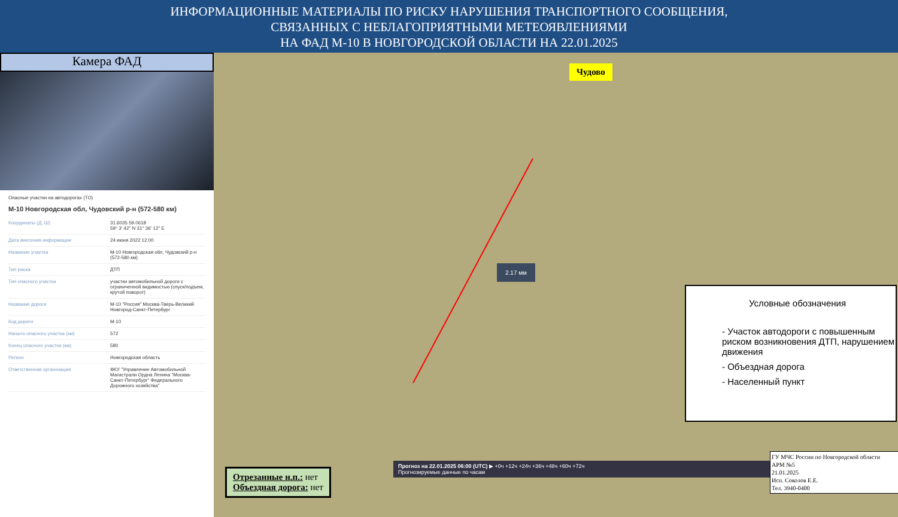ИНФОРМАЦИОННЫЕ МАТЕРИАЛЫ ПО РИСКУ НАРУШЕНИЯ ТРАНСПОРТНОГО СООБЩЕНИЯ,
СВЯЗАННЫХ С НЕБЛАГОПРИЯТНЫМИ МЕТЕОЯВЛЕНИЯМИ
НА ФАД М-10 В НОВГОРОДСКОЙ ОБЛАСТИ НА 22.01.2025
Камера ФАД
Опасные участки на автодорогах (ТО)
М-10 Новгородская обл, Чудовский р-н (572-580 км)
| Координаты (Д, Ш) | 31.6035 59.0618 59° 3' 42" N 31° 36' 12" E |
| Дата внесения информации | 24 июня 2022 12:00 |
| Название участка | М-10 Новгородская обл, Чудовский р-н (572-580 км) |
| Тип риска | ДТП |
| Тип опасного участка | участки автомобильной дороги с ограниченной видимостью (спуск/подъем, крутой поворот) |
| Название дороги | М-10 "Россия" Москва-Тверь-Великий Новгород-Санкт-Петербург |
| Код дороги | М-10 |
| Начало опасного участка (км) | 572 |
| Конец опасного участка (км) | 580 |
| Регион | Новгородская область |
| Ответственная организация | ФКУ "Управление Автомобильной Магистрали Ордна Ленина "Москва-Санкт-Петербург" Федерального Дорожного хозяйства" |
Чудово
2.17 мм
Условные обозначения
- Участок автодороги с повышенным риском возникновения ДТП, нарушением движения
- Объездная дорога
- Населенный пункт
Прогноз на 22.01.2025 06:00 (UTC) ▶ +0ч +12ч +24ч +36ч +48ч +60ч +72ч
Прогнозируемые данные по часам
Отрезанные н.п.: нет
Объездная дорога: нет
ГУ МЧС России по Новгородской области
АРМ №5
21.01.2025
Исп. Соколов Е.Е.
Тел. 3940-0400